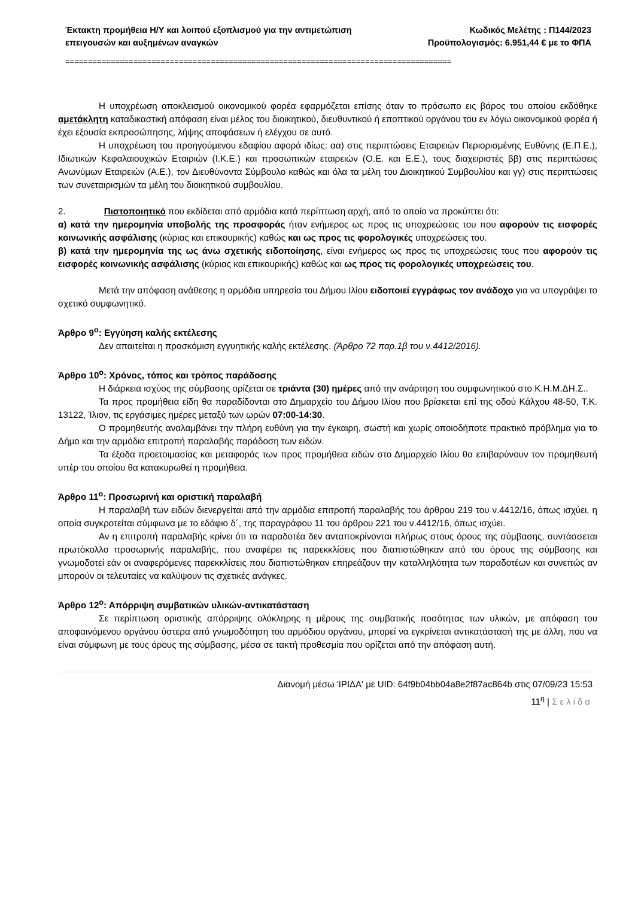Έκτακτη προμήθεια Η/Υ και λοιπού εξοπλισμού για την αντιμετώπιση
επειγουσών και αυξημένων αναγκών
Κωδικός Μελέτης : Π144/2023
Προϋπολογισμός: 6.951,44 € με το ΦΠΑ
=====================================================================================
Η υποχρέωση αποκλεισμού οικονομικού φορέα εφαρμόζεται επίσης όταν το πρόσωπο εις βάρος του οποίου εκδόθηκε αμετάκλητη καταδικαστική απόφαση είναι μέλος του διοικητικού, διευθυντικού ή εποπτικού οργάνου του εν λόγω οικονομικού φορέα ή έχει εξουσία εκπροσώπησης, λήψης αποφάσεων ή ελέγχου σε αυτό.
Η υποχρέωση του προηγούμενου εδαφίου αφορά ιδίως: αα) στις περιπτώσεις Εταιρειών Περιορισμένης Ευθύνης (Ε.Π.Ε.), Ιδιωτικών Κεφαλαιουχικών Εταιριών (Ι.Κ.Ε.) και προσωπικών εταιρειών (Ο.Ε. και Ε.Ε.), τους διαχειριστές ββ) στις περιπτώσεις Ανωνύμων Εταιρειών (Α.Ε.), τον Διευθύνοντα Σύμβουλο καθώς και όλα τα μέλη του Διοικητικού Συμβουλίου και γγ) στις περιπτώσεις των συνεταιρισμών τα μέλη του διοικητικού συμβουλίου.
2. Πιστοποιητικό που εκδίδεται από αρμόδια κατά περίπτωση αρχή, από το οποίο να προκύπτει ότι:
α) κατά την ημερομηνία υποβολής της προσφοράς ήταν ενήμερος ως προς τις υποχρεώσεις του που αφορούν τις εισφορές κοινωνικής ασφάλισης (κύριας και επικουρικής) καθώς και ως προς τις φορολογικές υποχρεώσεις του.
β) κατά την ημερομηνία της ως άνω σχετικής ειδοποίησης, είναι ενήμερος ως προς τις υποχρεώσεις τους που αφορούν τις εισφορές κοινωνικής ασφάλισης (κύριας και επικουρικής) καθώς και ως προς τις φορολογικές υποχρεώσεις του.
Μετά την απόφαση ανάθεσης η αρμόδια υπηρεσία του Δήμου Ιλίου ειδοποιεί εγγράφως τον ανάδοχο για να υπογράψει το σχετικό συμφωνητικό.
Άρθρο 9<sup>ο</sup>: Εγγύηση καλής εκτέλεσης
Δεν απαιτείται η προσκόμιση εγγυητικής καλής εκτέλεσης. (Άρθρο 72 παρ.1β του ν.4412/2016).
Άρθρο 10<sup>ο</sup>: Χρόνος, τόπος και τρόπος παράδοσης
Η διάρκεια ισχύος της σύμβασης ορίζεται σε τριάντα (30) ημέρες από την ανάρτηση του συμφωνητικού στο Κ.Η.Μ.ΔΗ.Σ..
Τα προς προμήθεια είδη θα παραδίδονται στο Δημαρχείο του Δήμου Ιλίου που βρίσκεται επί της οδού Κάλχου 48-50, Τ.Κ. 13122, Ίλιον, τις εργάσιμες ημέρες μεταξύ των ωρών 07:00-14:30.
Ο προμηθευτής αναλαμβάνει την πλήρη ευθύνη για την έγκαιρη, σωστή και χωρίς οποιοδήποτε πρακτικό πρόβλημα για το Δήμο και την αρμόδια επιτροπή παραλαβής παράδοση των ειδών.
Τα έξοδα προετοιμασίας και μεταφοράς των προς προμήθεια ειδών στο Δημαρχείο Ιλίου θα επιβαρύνουν τον προμηθευτή υπέρ του οποίου θα κατακυρωθεί η προμήθεια.
Άρθρο 11<sup>ο</sup>: Προσωρινή και οριστική παραλαβή
Η παραλαβή των ειδών διενεργείται από την αρμόδια επιτροπή παραλαβής του άρθρου 219 του ν.4412/16, όπως ισχύει, η οποία συγκροτείται σύμφωνα με το εδάφιο δ΄, της παραγράφου 11 του άρθρου 221 του ν.4412/16, όπως ισχύει.
Αν η επιτροπή παραλαβής κρίνει ότι τα παραδοτέα δεν ανταποκρίνονται πλήρως στους όρους της σύμβασης, συντάσσεται πρωτόκολλο προσωρινής παραλαβής, που αναφέρει τις παρεκκλίσεις που διαπιστώθηκαν από του όρους της σύμβασης και γνωμοδοτεί εάν οι αναφερόμενες παρεκκλίσεις που διαπιστώθηκαν επηρεάζουν την καταλληλότητα των παραδοτέων και συνεπώς αν μπορούν οι τελευταίες να καλύψουν τις σχετικές ανάγκες.
Άρθρο 12<sup>ο</sup>: Απόρριψη συμβατικών υλικών-αντικατάσταση
Σε περίπτωση οριστικής απόρριψης ολόκληρης η μέρους της συμβατικής ποσότητας των υλικών, με απόφαση του αποφαινόμενου οργάνου ύστερα από γνωμοδότηση του αρμόδιου οργάνου, μπορεί να εγκρίνεται αντικατάστασή της με άλλη, που να είναι σύμφωνη με τους όρους της σύμβασης, μέσα σε τακτή προθεσμία που ορίζεται από την απόφαση αυτή.
Διανομή μέσω 'ΙΡΙΔΑ' με UID: 64f9b04bb04a8e2f87ac864b στις 07/09/23 15:53
11<sup>η</sup> | Σελίδα